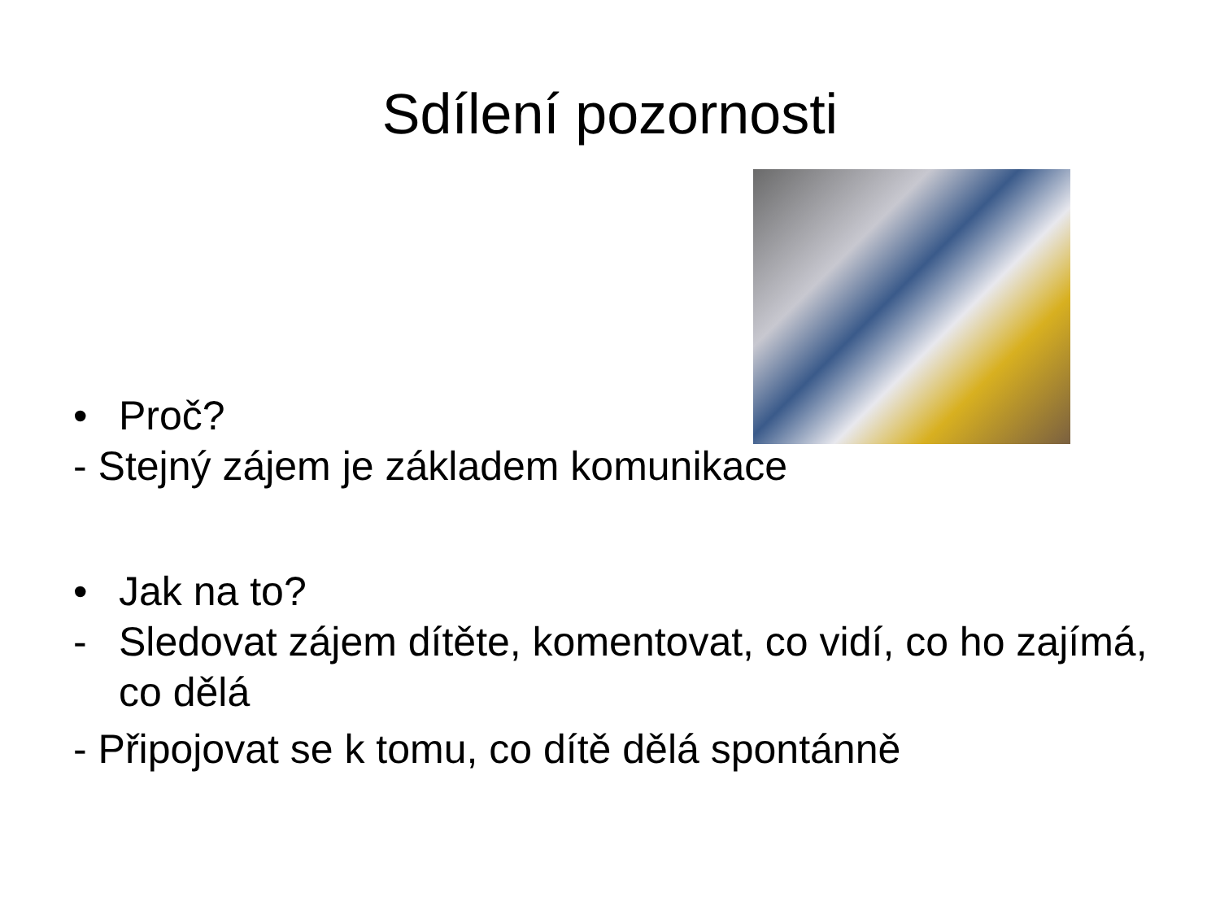Sdílení pozornosti
• Proč?
- Stejný zájem je základem komunikace
• Jak na to?
- Sledovat zájem dítěte, komentovat, co vidí, co ho zajímá, co dělá
- Připojovat se k tomu, co dítě dělá spontánně